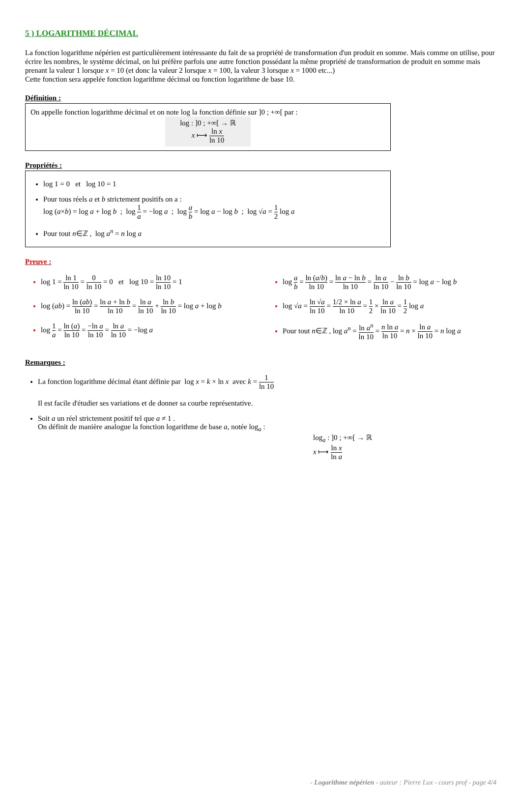5 ) LOGARITHME DÉCIMAL
La fonction logarithme népérien est particulièrement intéressante du fait de sa propriété de transformation d'un produit en somme. Mais comme on utilise, pour écrire les nombres, le système décimal, on lui préfère parfois une autre fonction possédant la même propriété de transformation de produit en somme mais prenant la valeur 1 lorsque x = 10 (et donc la valeur 2 lorsque x = 100, la valeur 3 lorsque x = 1000 etc...)
Cette fonction sera appelée fonction logarithme décimal ou fonction logarithme de base 10.
Définition :
On appelle fonction logarithme décimal et on note log la fonction définie sur ]0 ; +∞[ par :
log : ]0 ; +∞[ → ℝ
x ⟼ ln x ln 10
Propriétés :
log 1 = 0 et log 10 = 1
Pour tous réels a et b strictement positifs on a :
log (a×b) = log a + log b ; log 1 a = −log a ; log a b = log a − log b ; log √a = 1 2 log a
Pour tout n∈ℤ , log a<sup>n</sup> = n log a
Preuve :
log 1 = ln 1 ln 10 = 0 ln 10 = 0 et log 10 = ln 10 ln 10 = 1
log (ab) = ln (ab) ln 10 = ln a + ln b ln 10 = ln a ln 10 + ln b ln 10 = log a + log b
log 1 a = ln (a) ln 10 = −ln a ln 10 = ln a ln 10 = −log a
log a b = ln (a/b) ln 10 = ln a − ln b ln 10 = ln a ln 10 − ln b ln 10 = log a − log b
log √a = ln √a ln 10 = 1/2 × ln a ln 10 = 1 2 × ln a ln 10 = 1 2 log a
Pour tout n∈ℤ , log a<sup>n</sup> = ln a<sup>n</sup> ln 10 = n ln a ln 10 = n × ln a ln 10 = n log a
Remarques :
La fonction logarithme décimal étant définie par log x = k × ln x avec k = 1 ln 10
Il est facile d'étudier ses variations et de donner sa courbe représentative.
Soit a un réel strictement positif tel que a ≠ 1 .
On définit de manière analogue la fonction logarithme de base a, notée log<sub>a</sub> :
log<sub>a</sub> : ]0 ; +∞[ → ℝ
x ⟼ ln x ln a
- Logarithme népérien - auteur : Pierre Lux - cours prof - page 4/4